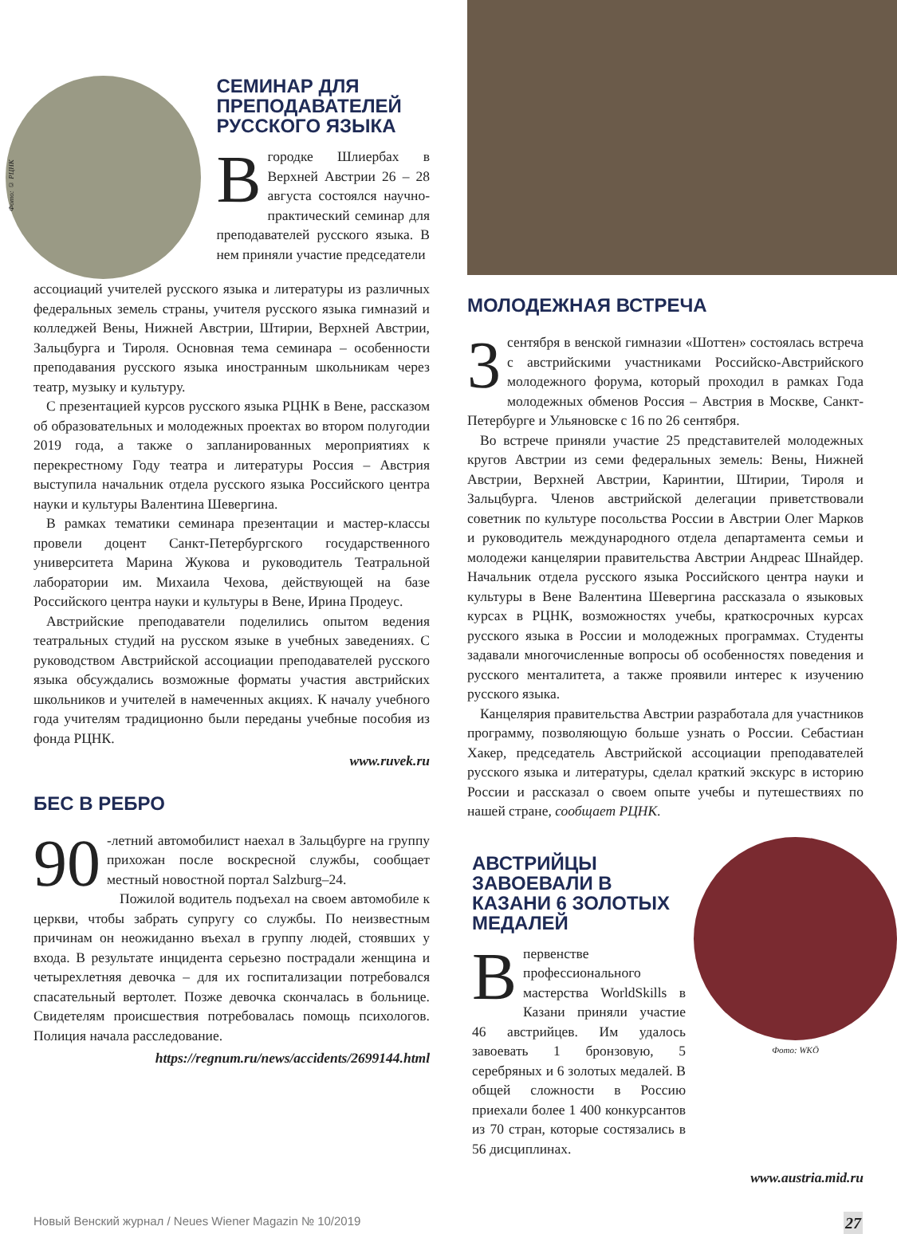Фото: © РЦНК
СЕМИНАР ДЛЯ ПРЕПОДАВАТЕЛЕЙ РУССКОГО ЯЗЫКА
Вгородке Шлиербах в Верхней Австрии 26 – 28 августа состоялся научно-практический семинар для преподавателей русского языка. В нем приняли участие председатели
ассоциаций учителей русского языка и литературы из различных федеральных земель страны, учителя русского языка гимназий и колледжей Вены, Нижней Австрии, Штирии, Верхней Австрии, Зальцбурга и Тироля. Основная тема семинара – особенности преподавания русского языка иностранным школьникам через театр, музыку и культуру.
С презентацией курсов русского языка РЦНК в Вене, рассказом об образовательных и молодежных проектах во втором полугодии 2019 года, а также о запланированных мероприятиях к перекрестному Году театра и литературы Россия – Австрия выступила начальник отдела русского языка Российского центра науки и культуры Валентина Шевергина.
В рамках тематики семинара презентации и мастер-классы провели доцент Санкт-Петербургского государственного университета Марина Жукова и руководитель Театральной лаборатории им. Михаила Чехова, действующей на базе Российского центра науки и культуры в Вене, Ирина Продеус.
Австрийские преподаватели поделились опытом ведения театральных студий на русском языке в учебных заведениях. С руководством Австрийской ассоциации преподавателей русского языка обсуждались возможные форматы участия австрийских школьников и учителей в намеченных акциях. К началу учебного года учителям традиционно были переданы учебные пособия из фонда РЦНК.
www.ruvek.ru
БЕС В РЕБРО
90 -летний автомобилист наехал в Зальцбурге на группу прихожан после воскресной службы, сообщает местный новостной портал Salzburg–24.
Пожилой водитель подъехал на своем автомобиле к церкви, чтобы забрать супругу со службы. По неизвестным причинам он неожиданно въехал в группу людей, стоявших у входа. В результате инцидента серьезно пострадали женщина и четырехлетняя девочка – для их госпитализации потребовался спасательный вертолет. Позже девочка скончалась в больнице. Свидетелям происшествия потребовалась помощь психологов. Полиция начала расследование.
https://regnum.ru/news/accidents/2699144.html
МОЛОДЕЖНАЯ ВСТРЕЧА
3 сентября в венской гимназии «Шоттен» состоялась встреча с австрийскими участниками Российско-Австрийского молодежного форума, который проходил в рамках Года молодежных обменов Россия – Австрия в Москве, Санкт-Петербурге и Ульяновске с 16 по 26 сентября.
Во встрече приняли участие 25 представителей молодежных кругов Австрии из семи федеральных земель: Вены, Нижней Австрии, Верхней Австрии, Каринтии, Штирии, Тироля и Зальцбурга. Членов австрийской делегации приветствовали советник по культуре посольства России в Австрии Олег Марков и руководитель международного отдела департамента семьи и молодежи канцелярии правительства Австрии Андреас Шнайдер. Начальник отдела русского языка Российского центра науки и культуры в Вене Валентина Шевергина рассказала о языковых курсах в РЦНК, возможностях учебы, краткосрочных курсах русского языка в России и молодежных программах. Студенты задавали многочисленные вопросы об особенностях поведения и русского менталитета, а также проявили интерес к изучению русского языка.
Канцелярия правительства Австрии разработала для участников программу, позволяющую больше узнать о России. Себастиан Хакер, председатель Австрийской ассоциации преподавателей русского языка и литературы, сделал краткий экскурс в историю России и рассказал о своем опыте учебы и путешествиях по нашей стране, сообщает РЦНК.
АВСТРИЙЦЫ ЗАВОЕВАЛИ В КАЗАНИ 6 ЗОЛОТЫХ МЕДАЛЕЙ
Впервенстве профессионального мастерства WorldSkills в Казани приняли участие 46 австрийцев. Им удалось завоевать 1 бронзовую, 5 серебряных и 6 золотых медалей. В общей сложности в Россию приехали более 1 400 конкурсантов из 70 стран, которые состязались в 56 дисциплинах.
Фото: WKÖ
www.austria.mid.ru
Новый Венский журнал / Neues Wiener Magazin № 10/2019 27